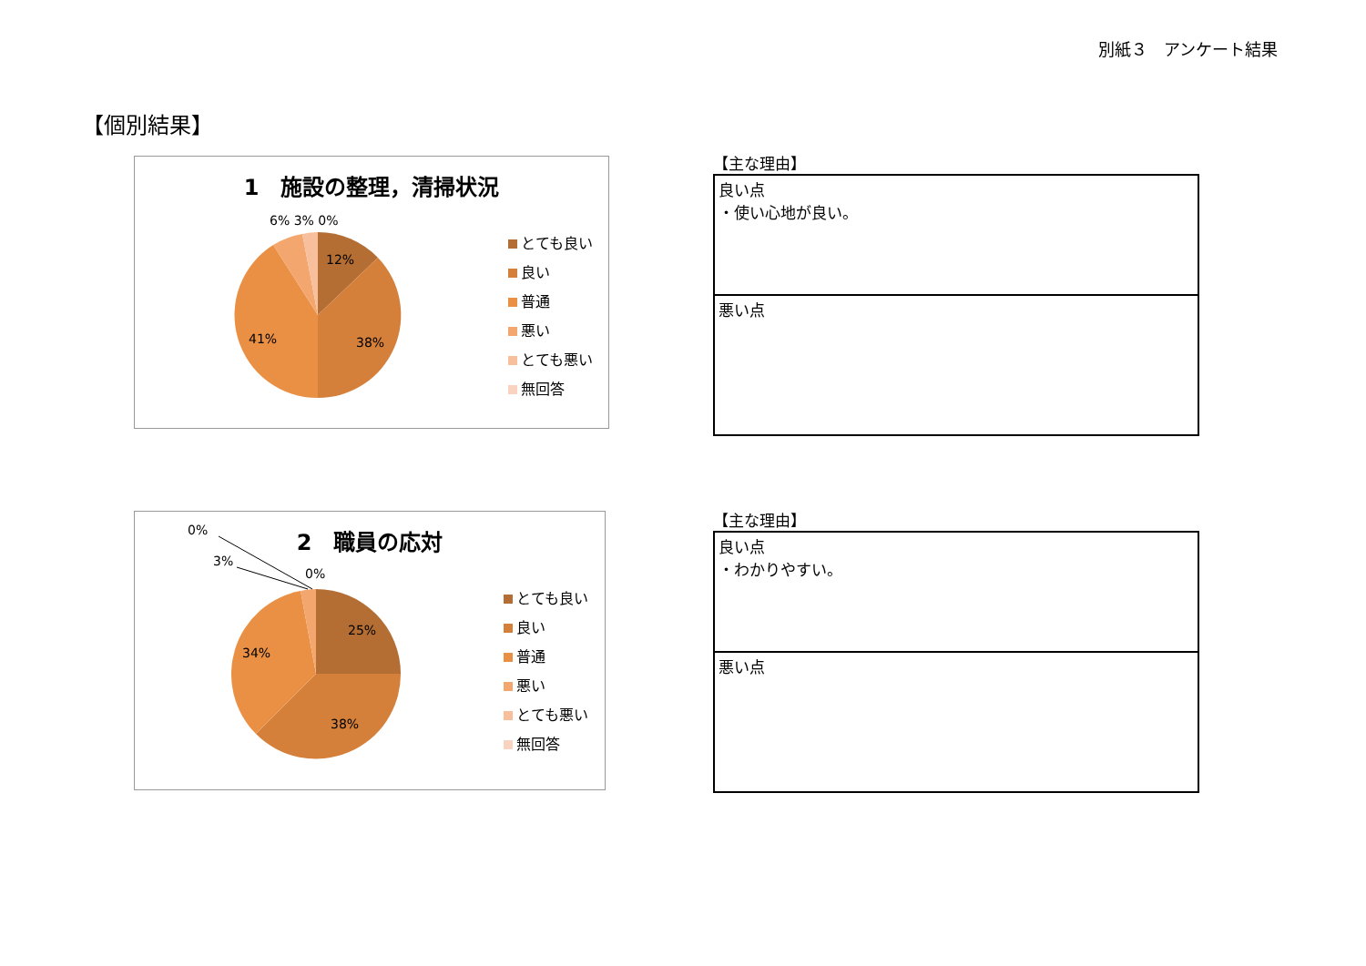別紙３　アンケート結果
【個別結果】
1　施設の整理，清掃状況
6% 3% 0%
12%
41% 38%
とても良い
良い
普通
悪い
とても悪い
無回答
【主な理由】
| 良い点 ・使い心地が良い。 |
| 悪い点 |
2　職員の応対
0%
3%
0%
25%
34%
38%
とても良い
良い
普通
悪い
とても悪い
無回答
【主な理由】
| 良い点 ・わかりやすい。 |
| 悪い点 |